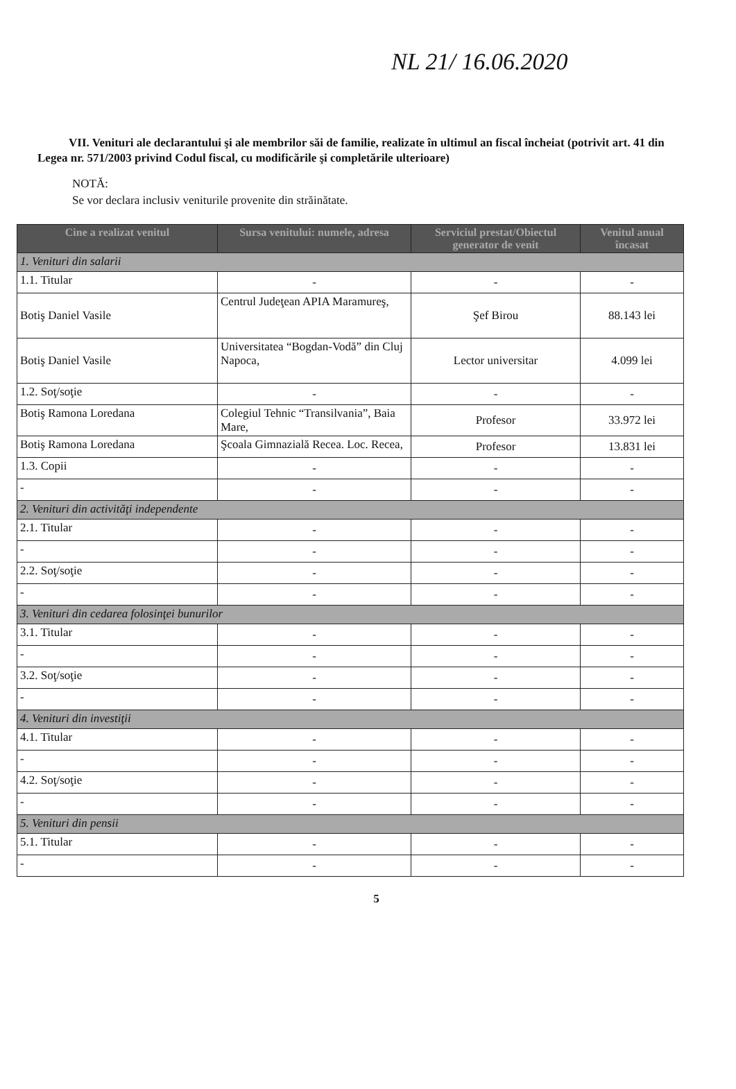NL 21/ 16.06.2020
VII. Venituri ale declarantului şi ale membrilor săi de familie, realizate în ultimul an fiscal încheiat (potrivit art. 41 din Legea nr. 571/2003 privind Codul fiscal, cu modificările şi completările ulterioare)
NOTĂ:
Se vor declara inclusiv veniturile provenite din străinătate.
| Cine a realizat venitul | Sursa venitului: numele, adresa | Serviciul prestat/Obiectul generator de venit | Venitul anual încasat |
| --- | --- | --- | --- |
| 1. Venituri din salarii | | | |
| 1.1. Titular | - | - | - |
| Botiş Daniel Vasile | Centrul Judeţean APIA Maramureş, | Şef Birou | 88.143 lei |
| Botiş Daniel Vasile | Universitatea “Bogdan-Vodă” din Cluj Napoca, | Lector universitar | 4.099 lei |
| 1.2. Soţ/soţie | - | - | - |
| Botiş Ramona Loredana | Colegiul Tehnic “Transilvania”, Baia Mare, | Profesor | 33.972 lei |
| Botiş Ramona Loredana | Şcoala Gimnazială Recea. Loc. Recea, | Profesor | 13.831 lei |
| 1.3. Copii | - | - | - |
| - | - | - | - |
| 2. Venituri din activităţi independente | | | |
| 2.1. Titular | - | - | - |
| - | - | - | - |
| 2.2. Soţ/soţie | - | - | - |
| - | - | - | - |
| 3. Venituri din cedarea folosinţei bunurilor | | | |
| 3.1. Titular | - | - | - |
| - | - | - | - |
| 3.2. Soţ/soţie | - | - | - |
| - | - | - | - |
| 4. Venituri din investiţii | | | |
| 4.1. Titular | - | - | - |
| - | - | - | - |
| 4.2. Soţ/soţie | - | - | - |
| - | - | - | - |
| 5. Venituri din pensii | | | |
| 5.1. Titular | - | - | - |
| - | - | - | - |
5